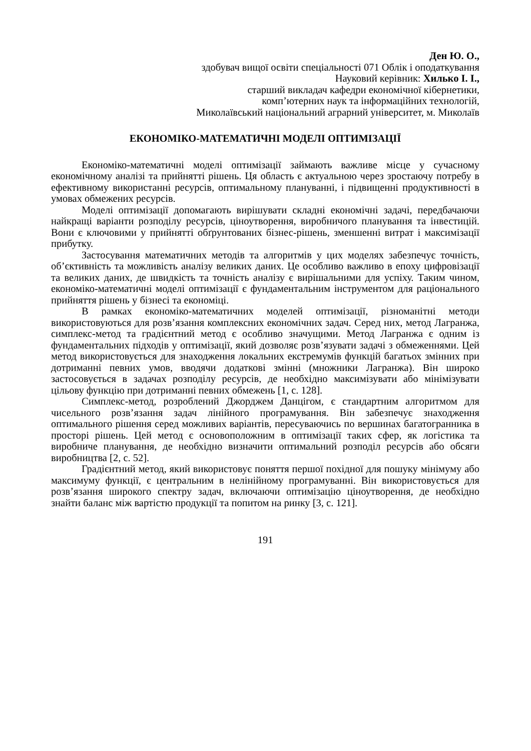Ден Ю. О.,
здобувач вищої освіти спеціальності 071 Облік і оподаткування
Науковий керівник: Хилько І. І.,
старший викладач кафедри економічної кібернетики,
комп’ютерних наук та інформаційних технологій,
Миколаївський національний аграрний університет, м. Миколаїв
ЕКОНОМІКО-МАТЕМАТИЧНІ МОДЕЛІ ОПТИМІЗАЦІЇ
Економіко-математичні моделі оптимізації займають важливе місце у сучасному економічному аналізі та прийнятті рішень. Ця область є актуальною через зростаючу потребу в ефективному використанні ресурсів, оптимальному плануванні, і підвищенні продуктивності в умовах обмежених ресурсів.
Моделі оптимізації допомагають вирішувати складні економічні задачі, передбачаючи найкращі варіанти розподілу ресурсів, ціноутворення, виробничого планування та інвестицій. Вони є ключовими у прийнятті обґрунтованих бізнес-рішень, зменшенні витрат і максимізації прибутку.
Застосування математичних методів та алгоритмів у цих моделях забезпечує точність, об’єктивність та можливість аналізу великих даних. Це особливо важливо в епоху цифровізації та великих даних, де швидкість та точність аналізу є вирішальними для успіху. Таким чином, економіко-математичні моделі оптимізації є фундаментальним інструментом для раціонального прийняття рішень у бізнесі та економіці.
В рамках економіко-математичних моделей оптимізації, різноманітні методи використовуються для розв’язання комплексних економічних задач. Серед них, метод Лагранжа, симплекс-метод та градієнтний метод є особливо значущими. Метод Лагранжа є одним із фундаментальних підходів у оптимізації, який дозволяє розв’язувати задачі з обмеженнями. Цей метод використовується для знаходження локальних екстремумів функцій багатьох змінних при дотриманні певних умов, вводячи додаткові змінні (множники Лагранжа). Він широко застосовується в задачах розподілу ресурсів, де необхідно максимізувати або мінімізувати цільову функцію при дотриманні певних обмежень [1, с. 128].
Симплекс-метод, розроблений Джорджем Данцігом, є стандартним алгоритмом для чисельного розв’язання задач лінійного програмування. Він забезпечує знаходження оптимального рішення серед можливих варіантів, пересуваючись по вершинах багатогранника в просторі рішень. Цей метод є основоположним в оптимізації таких сфер, як логістика та виробниче планування, де необхідно визначити оптимальний розподіл ресурсів або обсяги виробництва [2, с. 52].
Градієнтний метод, який використовує поняття першої похідної для пошуку мінімуму або максимуму функції, є центральним в нелінійному програмуванні. Він використовується для розв’язання широкого спектру задач, включаючи оптимізацію ціноутворення, де необхідно знайти баланс між вартістю продукції та попитом на ринку [3, с. 121].
191